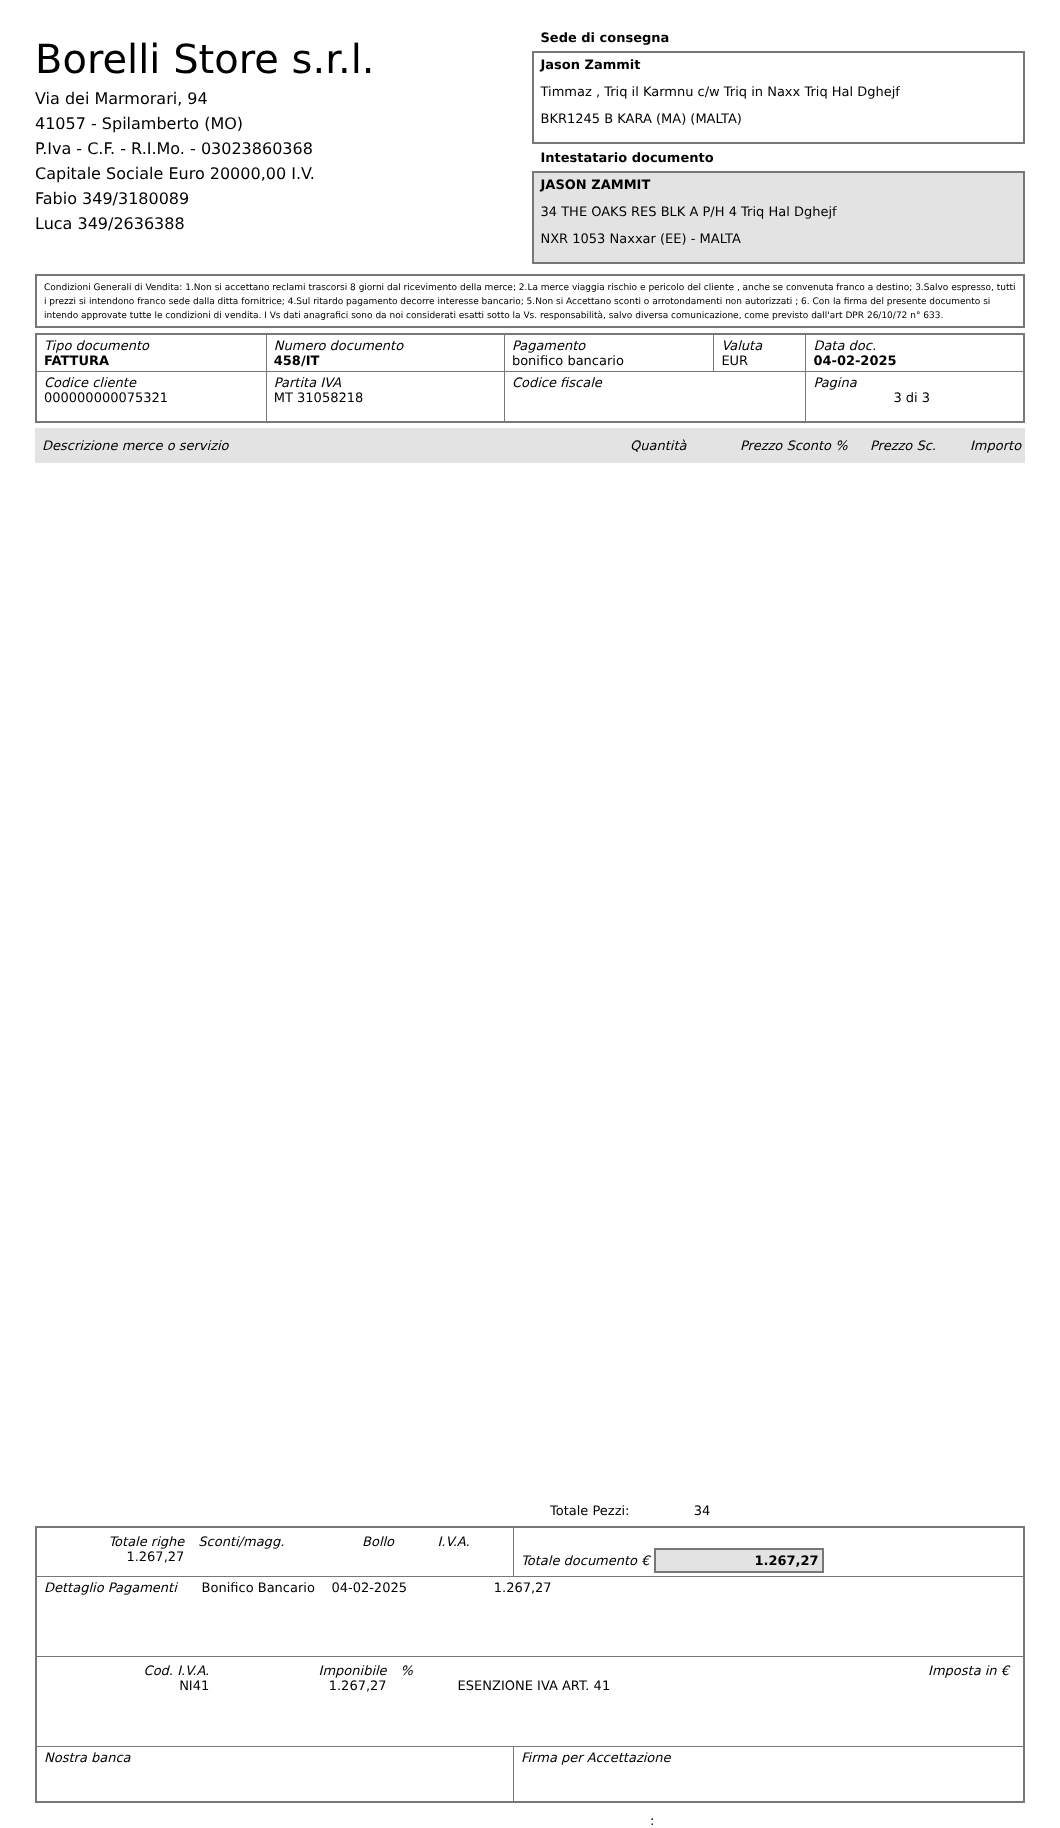Borelli Store s.r.l.
Via dei Marmorari, 94
41057 - Spilamberto (MO)
P.Iva - C.F. - R.I.Mo. - 03023860368
Capitale Sociale Euro 20000,00 I.V.
Fabio 349/3180089
Luca 349/2636388
Sede di consegna
Jason Zammit
Timmaz , Triq il Karmnu c/w Triq in Naxx Triq Hal Dghejf
BKR1245 B KARA (MA) (MALTA)
Intestatario documento
JASON ZAMMIT
34 THE OAKS RES BLK A P/H 4 Triq Hal Dghejf
NXR 1053 Naxxar (EE) - MALTA
Condizioni Generali di Vendita: 1.Non si accettano reclami trascorsi 8 giorni dal ricevimento della merce; 2.La merce viaggia rischio e pericolo del cliente , anche se convenuta franco a destino; 3.Salvo espresso, tutti i prezzi si intendono franco sede dalla ditta fornitrice; 4.Sul ritardo pagamento decorre interesse bancario; 5.Non si Accettano sconti o arrotondamenti non autorizzati ; 6. Con la firma del presente documento si intendo approvate tutte le condizioni di vendita. I Vs dati anagrafici sono da noi considerati esatti sotto la Vs. responsabilità, salvo diversa comunicazione, come previsto dall'art DPR 26/10/72 n° 633.
| Tipo documento FATTURA | Numero documento 458/IT | Pagamento bonifico bancario | Valuta EUR | Data doc. 04-02-2025 |
| Codice cliente 000000000075321 | Partita IVA MT 31058218 | Codice fiscale | | Pagina 3 di 3 |
Descrizione merce o servizio Quantità Prezzo Sconto % Prezzo Sc. Importo
Totale Pezzi: 34
| / Totale righe 1.267,27 / Sconti/magg. / Bollo / I.V.A. / | Totale documento € 1.267,27 |
| Dettaglio Pagamenti Bonifico Bancario 04-02-2025 1.267,27 | |
| / Cod. I.V.A. NI41 / Imponibile 1.267,27 / % / ESENZIONE IVA ART. 41 / Imposta in € / | |
| Nostra banca | Firma per Accettazione |
: